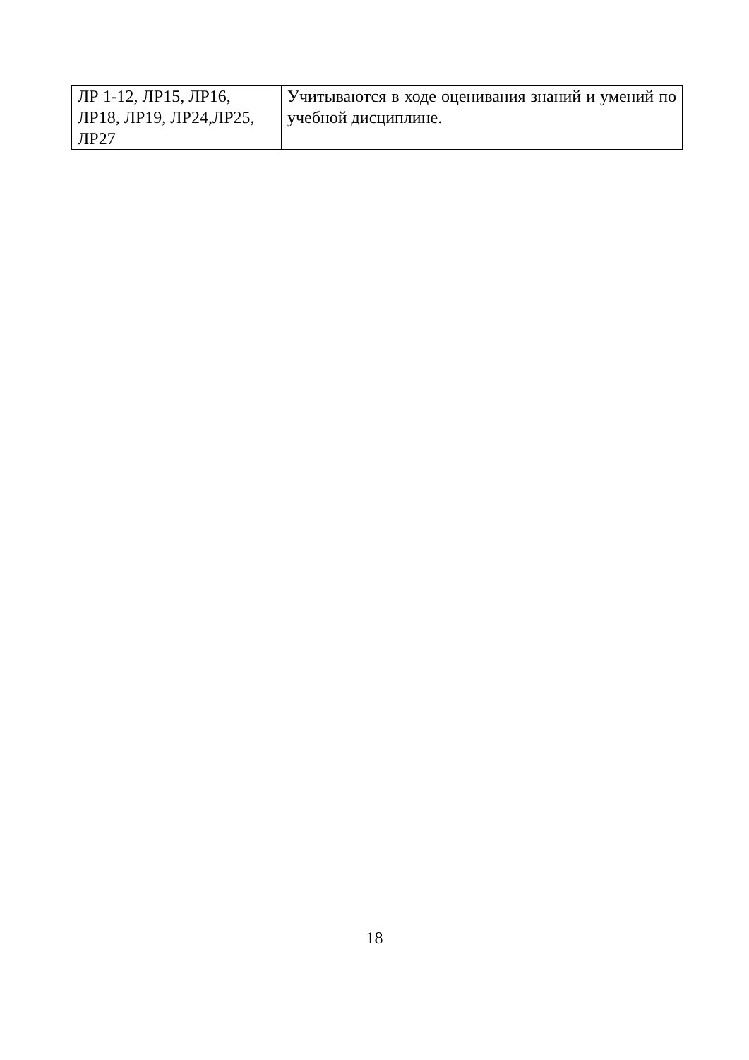| ЛР 1-12, ЛР15, ЛР16, ЛР18, ЛР19, ЛР24,ЛР25, ЛР27 | Учитываются в ходе оценивания знаний и умений по учебной дисциплине. |
18